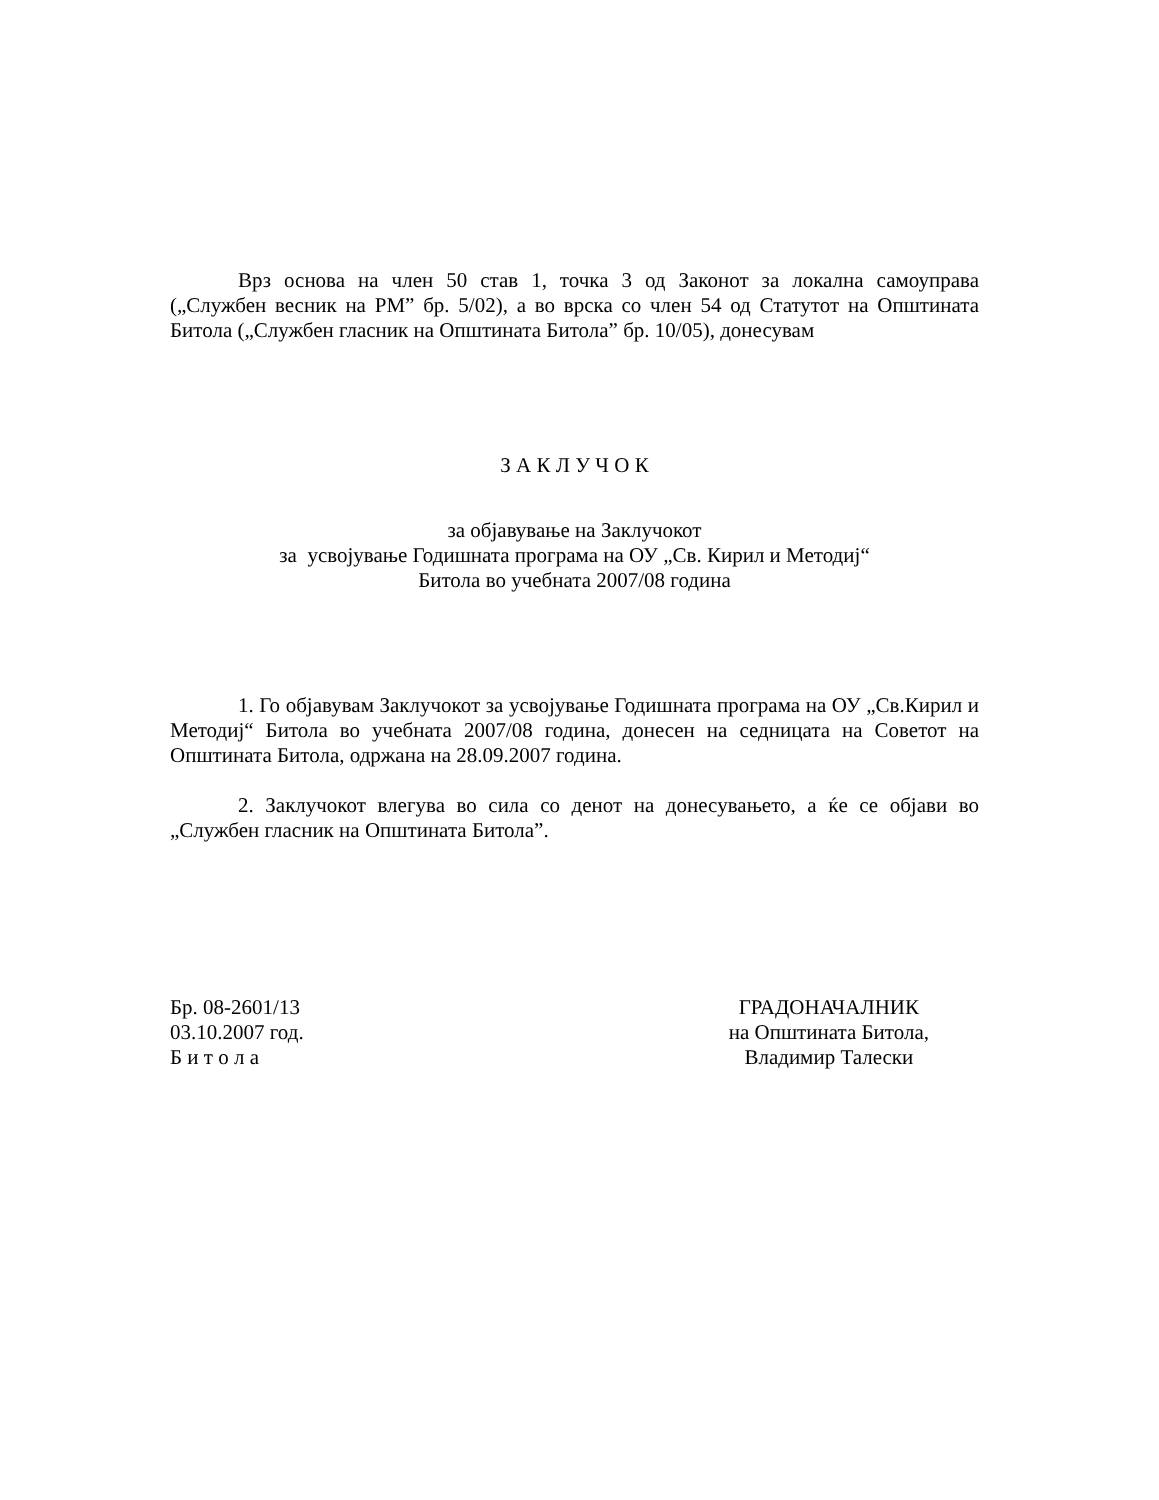Врз основа на член 50 став 1, точка 3 од Законот за локална самоуправа („Службен весник на РМ” бр. 5/02), а во врска со член 54 од Статутот на Општината Битола („Службен гласник на Општината Битола” бр. 10/05), донесувам
З А К Л У Ч О К
за објавување на Заклучокот
за усвојување Годишната програма на ОУ „Св. Кирил и Методиј“
Битола во учебната 2007/08 година
1. Го објавувам Заклучокот за усвојување Годишната програма на ОУ „Св.Кирил и Методиј“ Битола во учебната 2007/08 година, донесен на седницата на Советот на Општината Битола, одржана на 28.09.2007 година.
2. Заклучокот влегува во сила со денот на донесувањето, а ќе се објави во „Службен гласник на Општината Битола”.
Бр. 08-2601/13
03.10.2007 год.
Б и т о л а
ГРАДОНАЧАЛНИК
на Општината Битола,
Владимир Талески